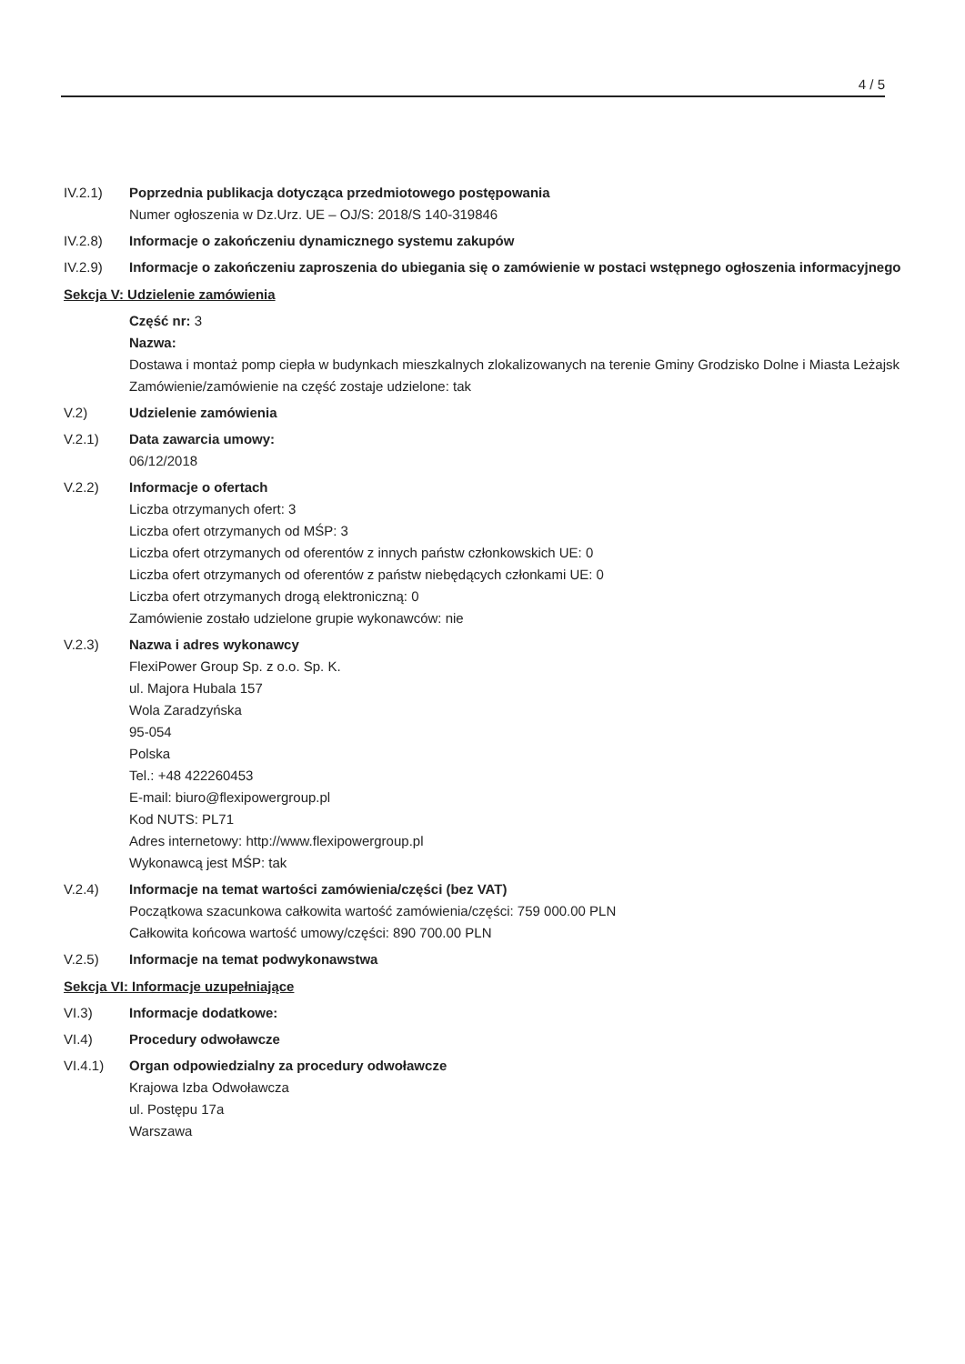4 / 5
IV.2.1) Poprzednia publikacja dotycząca przedmiotowego postępowania
Numer ogłoszenia w Dz.Urz. UE – OJ/S: 2018/S 140-319846
IV.2.8) Informacje o zakończeniu dynamicznego systemu zakupów
IV.2.9) Informacje o zakończeniu zaproszenia do ubiegania się o zamówienie w postaci wstępnego ogłoszenia informacyjnego
Sekcja V: Udzielenie zamówienia
Część nr: 3
Nazwa:
Dostawa i montaż pomp ciepła w budynkach mieszkalnych zlokalizowanych na terenie Gminy Grodzisko Dolne i Miasta Leżajsk
Zamówienie/zamówienie na część zostaje udzielone: tak
V.2) Udzielenie zamówienia
V.2.1) Data zawarcia umowy:
06/12/2018
V.2.2) Informacje o ofertach
Liczba otrzymanych ofert: 3
Liczba ofert otrzymanych od MŚP: 3
Liczba ofert otrzymanych od oferentów z innych państw członkowskich UE: 0
Liczba ofert otrzymanych od oferentów z państw niebędących członkami UE: 0
Liczba ofert otrzymanych drogą elektroniczną: 0
Zamówienie zostało udzielone grupie wykonawców: nie
V.2.3) Nazwa i adres wykonawcy
FlexiPower Group Sp. z o.o. Sp. K.
ul. Majora Hubala 157
Wola Zaradzyńska
95-054
Polska
Tel.: +48 422260453
E-mail: biuro@flexipowergroup.pl
Kod NUTS: PL71
Adres internetowy: http://www.flexipowergroup.pl
Wykonawcą jest MŚP: tak
V.2.4) Informacje na temat wartości zamówienia/części (bez VAT)
Początkowa szacunkowa całkowita wartość zamówienia/części: 759 000.00 PLN
Całkowita końcowa wartość umowy/części: 890 700.00 PLN
V.2.5) Informacje na temat podwykonawstwa
Sekcja VI: Informacje uzupełniające
VI.3) Informacje dodatkowe:
VI.4) Procedury odwoławcze
VI.4.1) Organ odpowiedzialny za procedury odwoławcze
Krajowa Izba Odwoławcza
ul. Postępu 17a
Warszawa